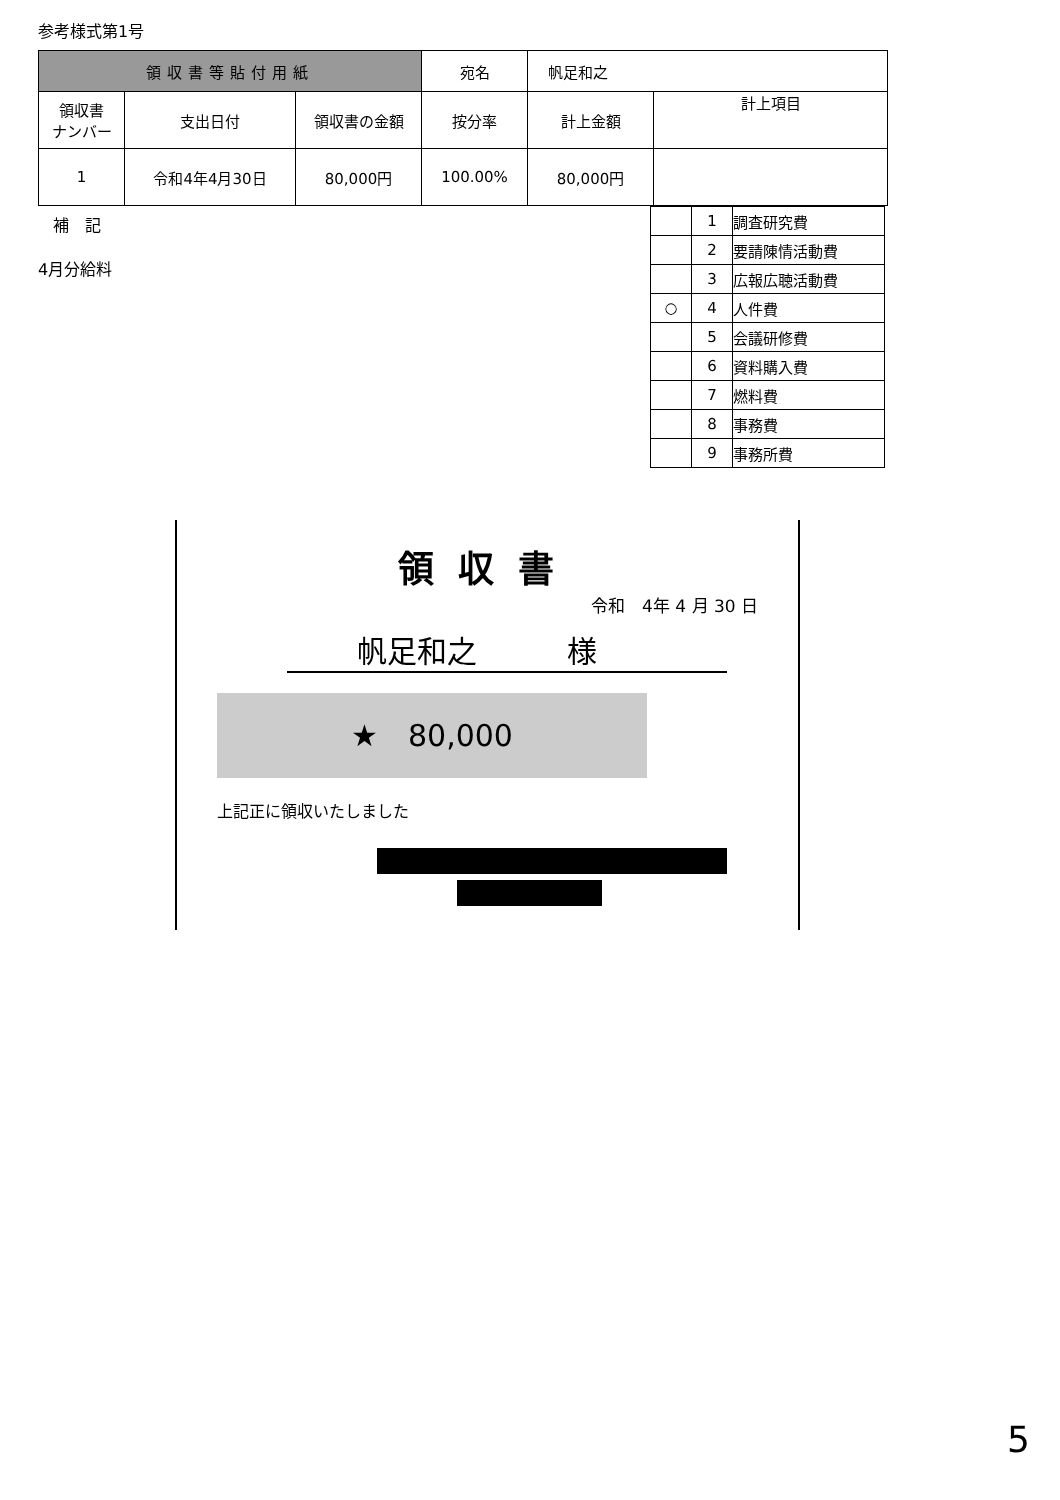参考様式第1号
| 領収書等貼付用紙 | | | 宛名 | 帆足和之 | |
| 領収書 ナンバー | 支出日付 | 領収書の金額 | 按分率 | 計上金額 | 計上項目 |
| 1 | 令和4年4月30日 | 80,000円 | 100.00% | 80,000円 | |
補　記
4月分給料
| | 1 | 調査研究費 |
| | 2 | 要請陳情活動費 |
| | 3 | 広報広聴活動費 |
| ○ | 4 | 人件費 |
| | 5 | 会議研修費 |
| | 6 | 資料購入費 |
| | 7 | 燃料費 |
| | 8 | 事務費 |
| | 9 | 事務所費 |
領収書
令和　4年 4 月 30 日
帆足和之　　　様
★　80,000
上記正に領収いたしました
5